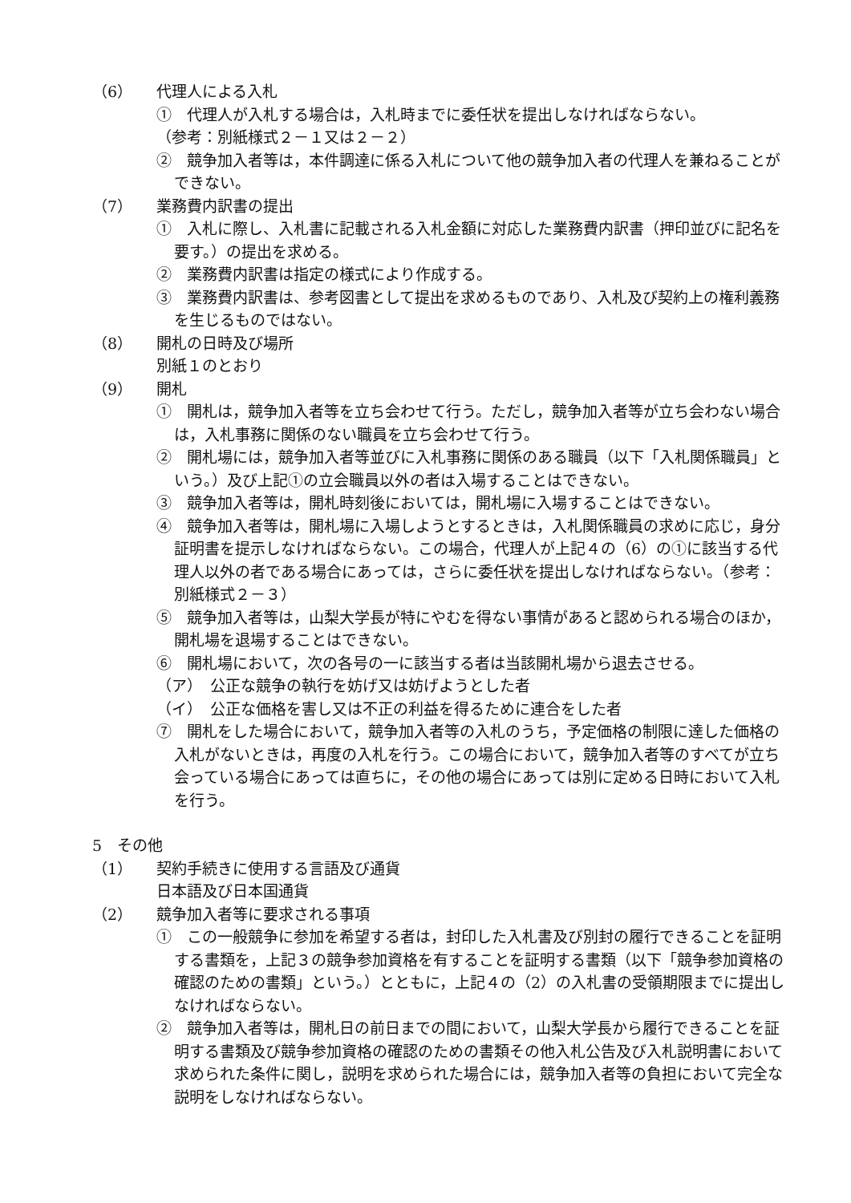（6） 代理人による入札
①　代理人が入札する場合は，入札時までに委任状を提出しなければならない。
（参考：別紙様式２－１又は２－２）
②　競争加入者等は，本件調達に係る入札について他の競争加入者の代理人を兼ねることができない。
（7） 業務費内訳書の提出
①　入札に際し、入札書に記載される入札金額に対応した業務費内訳書（押印並びに記名を要す。）の提出を求める。
②　業務費内訳書は指定の様式により作成する。
③　業務費内訳書は、参考図書として提出を求めるものであり、入札及び契約上の権利義務を生じるものではない。
（8） 開札の日時及び場所
別紙１のとおり
（9） 開札
①　開札は，競争加入者等を立ち会わせて行う。ただし，競争加入者等が立ち会わない場合は，入札事務に関係のない職員を立ち会わせて行う。
②　開札場には，競争加入者等並びに入札事務に関係のある職員（以下「入札関係職員」という。）及び上記①の立会職員以外の者は入場することはできない。
③　競争加入者等は，開札時刻後においては，開札場に入場することはできない。
④　競争加入者等は，開札場に入場しようとするときは，入札関係職員の求めに応じ，身分証明書を提示しなければならない。この場合，代理人が上記４の（6）の①に該当する代理人以外の者である場合にあっては，さらに委任状を提出しなければならない。（参考：別紙様式２－３）
⑤　競争加入者等は，山梨大学長が特にやむを得ない事情があると認められる場合のほか，開札場を退場することはできない。
⑥　開札場において，次の各号の一に該当する者は当該開札場から退去させる。
（ア）　公正な競争の執行を妨げ又は妨げようとした者
（イ）　公正な価格を害し又は不正の利益を得るために連合をした者
⑦　開札をした場合において，競争加入者等の入札のうち，予定価格の制限に達した価格の入札がないときは，再度の入札を行う。この場合において，競争加入者等のすべてが立ち会っている場合にあっては直ちに，その他の場合にあっては別に定める日時において入札を行う。
5　その他
（1） 契約手続きに使用する言語及び通貨
日本語及び日本国通貨
（2） 競争加入者等に要求される事項
①　この一般競争に参加を希望する者は，封印した入札書及び別封の履行できることを証明する書類を，上記３の競争参加資格を有することを証明する書類（以下「競争参加資格の確認のための書類」という。）とともに，上記４の（2）の入札書の受領期限までに提出しなければならない。
②　競争加入者等は，開札日の前日までの間において，山梨大学長から履行できることを証明する書類及び競争参加資格の確認のための書類その他入札公告及び入札説明書において求められた条件に関し，説明を求められた場合には，競争加入者等の負担において完全な説明をしなければならない。